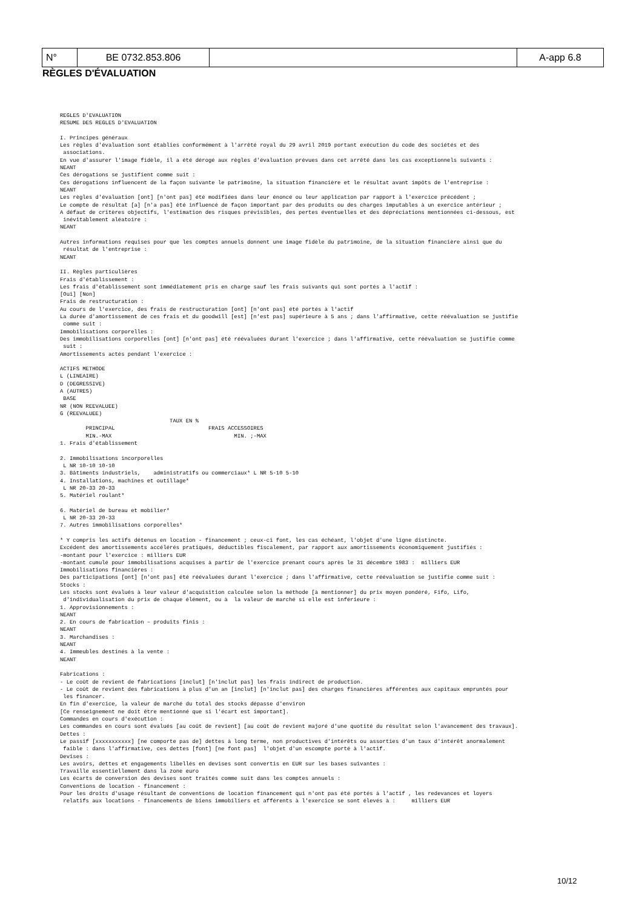| N° | BE 0732.853.806 | | A-app 6.8 |
RÈGLES D'ÉVALUATION
REGLES D'EVALUATION
RESUME DES REGLES D'EVALUATION

I. Principes généraux
Les règles d'évaluation sont établies conformément à l'arrêté royal du 29 avril 2019 portant exécution du code des sociétés et des
 associations.
En vue d'assurer l'image fidèle, il a été dérogé aux règles d'évaluation prévues dans cet arrêté dans les cas exceptionnels suivants :
NEANT
Ces dérogations se justifient comme suit :
Ces dérogations influencent de la façon suivante le patrimoine, la situation financière et le résultat avant impôts de l'entreprise :
NEANT
Les règles d'évaluation [ont] [n'ont pas] été modifiées dans leur énoncé ou leur application par rapport à l'exercice précédent ;
Le compte de résultat [a] [n'a pas] été influencé de façon important par des produits ou des charges imputables à un exercice antérieur ;
A défaut de critères objectifs, l'estimation des risques prévisibles, des pertes éventuelles et des dépréciations mentionnées ci-dessous, est
 inévitablement aléatoire :
NEANT

Autres informations requises pour que les comptes annuels donnent une image fidèle du patrimoine, de la situation financière ainsi que du
 résultat de l'entreprise :
NEANT

II. Règles particulières
Frais d'établissement :
Les frais d'établissement sont immédiatement pris en charge sauf les frais suivants qui sont portés à l'actif :
[Oui] [Non]
Frais de restructuration :
Au cours de l'exercice, des frais de restructuration [ont] [n'ont pas] été portés à l'actif
La durée d'amortissement de ces frais et du goodwill [est] [n'est pas] supérieure à 5 ans ; dans l'affirmative, cette réévaluation se justifie
 comme suit :
Immobilisations corporelles :
Des immobilisations corporelles [ont] [n'ont pas] été réévaluées durant l'exercice ; dans l'affirmative, cette réévaluation se justifie comme
 suit :
Amortissements actés pendant l'exercice :

ACTIFS METHODE
L (LINEAIRE)
D (DEGRESSIVE)
A (AUTRES)
 BASE
NR (NON REEVALUEE)
G (REEVALUEE)
                                  TAUX EN %
        PRINCIPAL                             FRAIS ACCESSOIRES
        MIN.-MAX                                      MIN. ;-MAX
1. Frais d'établissement

2. Immobilisations incorporelles
 L NR 10-10 10-10
3. Bâtiments industriels,    administratifs ou commerciaux* L NR 5-10 5-10
4. Installations, machines et outillage*
 L NR 20-33 20-33
5. Matériel roulant*

6. Matériel de bureau et mobilier*
 L NR 20-33 20-33
7. Autres immobilisations corporelles*

* Y compris les actifs détenus en location - financement ; ceux-ci font, les cas échéant, l'objet d'une ligne distincte.
Excédent des amortissements accélérés pratiqués, déductibles fiscalement, par rapport aux amortissements économiquement justifiés :
-montant pour l'exercice : milliers EUR
-montant cumulé pour immobilisations acquises à partir de l'exercice prenant cours après le 31 décembre 1983 :  milliers EUR
Immobilisations financières :
Des participations [ont] [n'ont pas] été réévaluées durant l'exercice ; dans l'affirmative, cette réévaluation se justifie comme suit :
Stocks :
Les stocks sont évalués à leur valeur d'acquisition calculée selon la méthode [à mentionner] du prix moyen pondéré, Fifo, Lifo,
 d'individualisation du prix de chaque élément, ou à  la valeur de marché si elle est inférieure :
1. Approvisionnements :
NEANT
2. En cours de fabrication – produits finis :
NEANT
3. Marchandises :
NEANT
4. Immeubles destinés à la vente :
NEANT

Fabrications :
- Le coût de revient de fabrications [inclut] [n'inclut pas] les frais indirect de production.
- Le coût de revient des fabrications à plus d'un an [inclut] [n'inclut pas] des charges financières afférentes aux capitaux empruntés pour
 les financer.
En fin d'exercice, la valeur de marché du total des stocks dépasse d'environ
[Ce renseignement ne doit être mentionné que si l'écart est important].
Commandes en cours d'exécution :
Les commandes en cours sont évalués [au coût de revient] [au coût de revient majoré d'une quotité du résultat selon l'avancement des travaux].
Dettes :
Le passif [xxxxxxxxxxx] [ne comporte pas de] dettes à long terme, non productives d'intérêts ou assorties d'un taux d'intérêt anormalement
 faible : dans l'affirmative, ces dettes [font] [ne font pas]  l'objet d'un escompte porté à l'actif.
Devises :
Les avoirs, dettes et engagements libellés en devises sont convertis en EUR sur les bases suivantes :
Travaille essentiellement dans la zone euro
Les écarts de conversion des devises sont traités comme suit dans les comptes annuels :
Conventions de location - financement :
Pour les droits d'usage résultant de conventions de location financement qui n'ont pas été portés à l'actif , les redevances et loyers
 relatifs aux locations - financements de biens immobiliers et afférents à l'exercice se sont élevés à :     milliers EUR
10/12